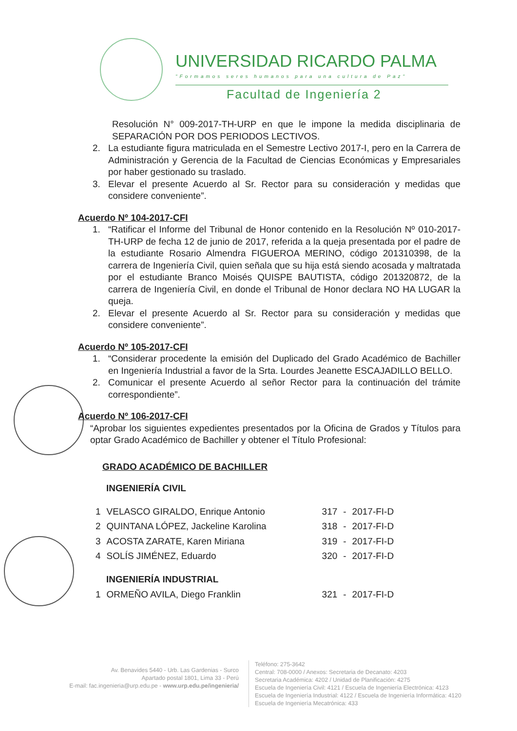UNIVERSIDAD RICARDO PALMA
"Formamos seres humanos para una cultura de Paz"
Facultad de Ingeniería 2
Resolución N° 009-2017-TH-URP en que le impone la medida disciplinaria de SEPARACIÓN POR DOS PERIODOS LECTIVOS.
2. La estudiante figura matriculada en el Semestre Lectivo 2017-I, pero en la Carrera de Administración y Gerencia de la Facultad de Ciencias Económicas y Empresariales por haber gestionado su traslado.
3. Elevar el presente Acuerdo al Sr. Rector para su consideración y medidas que considere conveniente”.
Acuerdo Nº 104-2017-CFI
1. “Ratificar el Informe del Tribunal de Honor contenido en la Resolución Nº 010-2017-TH-URP de fecha 12 de junio de 2017, referida a la queja presentada por el padre de la estudiante Rosario Almendra FIGUEROA MERINO, código 201310398, de la carrera de Ingeniería Civil, quien señala que su hija está siendo acosada y maltratada por el estudiante Branco Moisés QUISPE BAUTISTA, código 201320872, de la carrera de Ingeniería Civil, en donde el Tribunal de Honor declara NO HA LUGAR la queja.
2. Elevar el presente Acuerdo al Sr. Rector para su consideración y medidas que considere conveniente”.
Acuerdo Nº 105-2017-CFI
1. “Considerar procedente la emisión del Duplicado del Grado Académico de Bachiller en Ingeniería Industrial a favor de la Srta. Lourdes Jeanette ESCAJADILLO BELLO.
2. Comunicar el presente Acuerdo al señor Rector para la continuación del trámite correspondiente”.
Acuerdo Nº 106-2017-CFI
“Aprobar los siguientes expedientes presentados por la Oficina de Grados y Títulos para optar Grado Académico de Bachiller y obtener el Título Profesional:
GRADO ACADÉMICO DE BACHILLER
INGENIERÍA CIVIL
| 1 | VELASCO GIRALDO, Enrique Antonio | 317 | - | 2017-FI-D |
| 2 | QUINTANA LÓPEZ, Jackeline Karolina | 318 | - | 2017-FI-D |
| 3 | ACOSTA ZARATE, Karen Miriana | 319 | - | 2017-FI-D |
| 4 | SOLÍS JIMÉNEZ, Eduardo | 320 | - | 2017-FI-D |
INGENIERÍA INDUSTRIAL
| 1 | ORMEÑO AVILA, Diego Franklin | 321 | - | 2017-FI-D |
Av. Benavides 5440 - Urb. Las Gardenias - Surco
Apartado postal 1801, Lima 33 - Perú
E-mail: fac.ingenieria@urp.edu.pe - www.urp.edu.pe/ingenieria/
Teléfono: 275-3642
Central: 708-0000 / Anexos: Secretaria de Decanato: 4203
Secretaria Académica: 4202 / Unidad de Planificación: 4275
Escuela de Ingeniería Civil: 4121 / Escuela de Ingeniería Electrónica: 4123
Escuela de Ingeniería Industrial: 4122 / Escuela de Ingeniería Informática: 4120
Escuela de Ingeniería Mecatrónica: 433